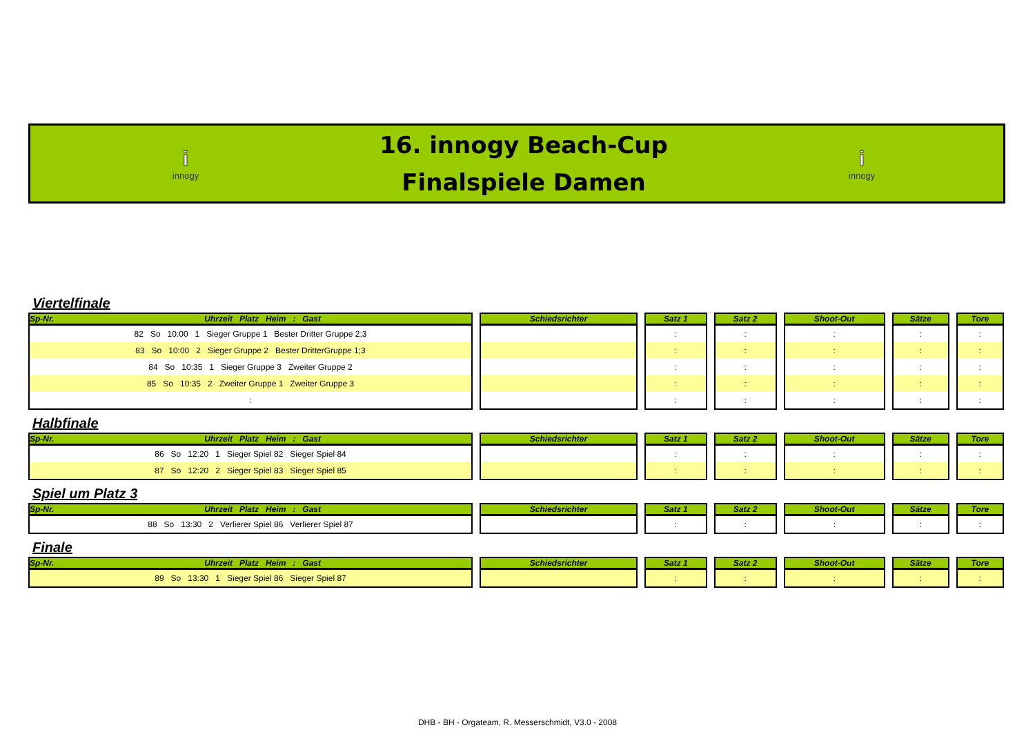i
innogy
16. innogy Beach-Cup
Finalspiele Damen
i
innogy
Viertelfinale
| Sp-Nr. Uhrzeit Platz Heim : Gast | Schiedsrichter | Satz 1 | Satz 2 | Shoot-Out | Sätze | Tore |
| --- | --- | --- | --- | --- | --- | --- |
| 82 So 10:00 1 Sieger Gruppe 1 Bester Dritter Gruppe 2;3 | | : | : | : | : | : |
| 83 So 10:00 2 Sieger Gruppe 2 Bester DritterGruppe 1;3 | | : | : | : | : | : |
| 84 So 10:35 1 Sieger Gruppe 3 Zweiter Gruppe 2 | | : | : | : | : | : |
| 85 So 10:35 2 Zweiter Gruppe 1 Zweiter Gruppe 3 | | : | : | : | : | : |
| : | | : | : | : | : | : |
Halbfinale
| Sp-Nr. Uhrzeit Platz Heim : Gast | Schiedsrichter | Satz 1 | Satz 2 | Shoot-Out | Sätze | Tore |
| --- | --- | --- | --- | --- | --- | --- |
| 86 So 12:20 1 Sieger Spiel 82 Sieger Spiel 84 | | : | : | : | : | : |
| 87 So 12:20 2 Sieger Spiel 83 Sieger Spiel 85 | | : | : | : | : | : |
Spiel um Platz 3
| Sp-Nr. Uhrzeit Platz Heim : Gast | Schiedsrichter | Satz 1 | Satz 2 | Shoot-Out | Sätze | Tore |
| --- | --- | --- | --- | --- | --- | --- |
| 88 So 13:30 2 Verlierer Spiel 86 Verlierer Spiel 87 | | : | : | : | : | : |
Finale
| Sp-Nr. Uhrzeit Platz Heim : Gast | Schiedsrichter | Satz 1 | Satz 2 | Shoot-Out | Sätze | Tore |
| --- | --- | --- | --- | --- | --- | --- |
| 89 So 13:30 1 Sieger Spiel 86 Sieger Spiel 87 | | : | : | : | : | : |
DHB - BH - Orgateam, R. Messerschmidt, V3.0 - 2008